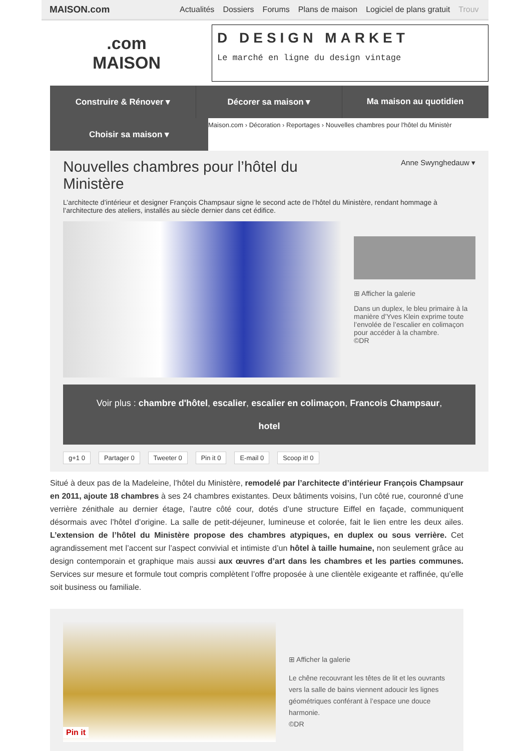MAISON.com
Actualités Dossiers Forums Plans de maison Logiciel de plans gratuit Trouv
.com
MAISON
D DESIGN MARKET
Le marché en ligne du design vintage
Construire & Rénover ▾ Décorer sa maison ▾ Ma maison au quotidien
Choisir sa maison ▾
Maison.com › Décoration › Reportages › Nouvelles chambres pour l'hôtel du Ministèr
Nouvelles chambres pour l’hôtel du
Ministère
Anne Swynghedauw ▾
L’architecte d’intérieur et designer François Champsaur signe le second acte de l’hôtel du Ministère, rendant hommage à l’architecture des ateliers, installés au siècle dernier dans cet édifice.
⊞ Afficher la galerie
Dans un duplex, le bleu primaire à la manière d’Yves Klein exprime toute l’envolée de l’escalier en colimaçon pour accéder à la chambre.
©DR
Voir plus : chambre d'hôtel, escalier, escalier en colimaçon, Francois Champsaur,
hotel
g+1 0 Partager 0 Tweeter 0 Pin it 0 E-mail 0 Scoop it! 0
Situé à deux pas de la Madeleine, l’hôtel du Ministère, remodelé par l’architecte d’intérieur François Champsaur en 2011, ajoute 18 chambres à ses 24 chambres existantes. Deux bâtiments voisins, l’un côté rue, couronné d’une verrière zénithale au dernier étage, l’autre côté cour, dotés d’une structure Eiffel en façade, communiquent désormais avec l’hôtel d’origine. La salle de petit-déjeuner, lumineuse et colorée, fait le lien entre les deux ailes. L’extension de l’hôtel du Ministère propose des chambres atypiques, en duplex ou sous verrière. Cet agrandissement met l’accent sur l’aspect convivial et intimiste d’un hôtel à taille humaine, non seulement grâce au design contemporain et graphique mais aussi aux œuvres d’art dans les chambres et les parties communes. Services sur mesure et formule tout compris complètent l’offre proposée à une clientèle exigeante et raffinée, qu’elle soit business ou familiale.
Pin it
⊞ Afficher la galerie
Le chêne recouvrant les têtes de lit et les ouvrants vers la salle de bains viennent adoucir les lignes géométriques conférant à l’espace une douce harmonie.
©DR